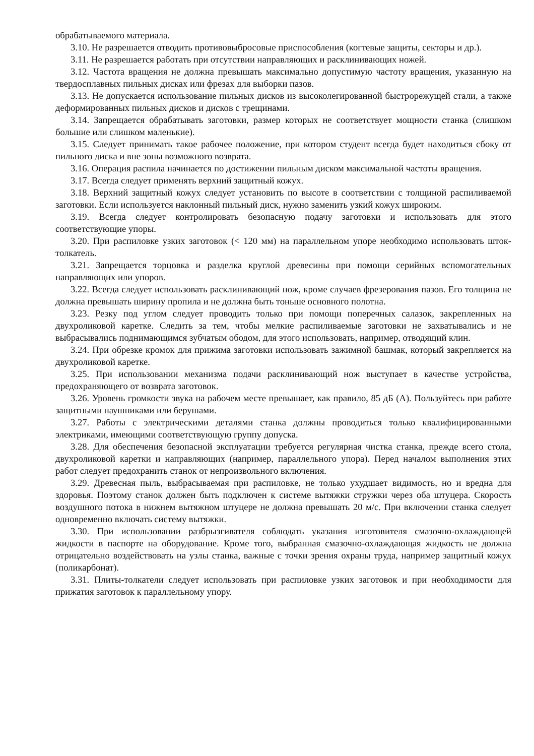обрабатываемого материала.
3.10. Не разрешается отводить противовыбросовые приспособления (когтевые защиты, секторы и др.).
3.11. Не разрешается работать при отсутствии направляющих и расклинивающих ножей.
3.12. Частота вращения не должна превышать максимально допустимую частоту вращения, указанную на твердосплавных пильных дисках или фрезах для выборки пазов.
3.13. Не допускается использование пильных дисков из высоколегированной быстрорежущей стали, а также деформированных пильных дисков и дисков с трещинами.
3.14. Запрещается обрабатывать заготовки, размер которых не соответствует мощности станка (слишком большие или слишком маленькие).
3.15. Следует принимать такое рабочее положение, при котором студент всегда будет находиться сбоку от пильного диска и вне зоны возможного возврата.
3.16. Операция распила начинается по достижении пильным диском максимальной частоты вращения.
3.17. Всегда следует применять верхний защитный кожух.
3.18. Верхний защитный кожух следует установить по высоте в соответствии с толщиной распиливаемой заготовки. Если используется наклонный пильный диск, нужно заменить узкий кожух широким.
3.19. Всегда следует контролировать безопасную подачу заготовки и использовать для этого соответствующие упоры.
3.20. При распиловке узких заготовок (< 120 мм) на параллельном упоре необходимо использовать шток-толкатель.
3.21. Запрещается торцовка и разделка круглой древесины при помощи серийных вспомогательных направляющих или упоров.
3.22. Всегда следует использовать расклинивающий нож, кроме случаев фрезерования пазов. Его толщина не должна превышать ширину пропила и не должна быть тоньше основного полотна.
3.23. Резку под углом следует проводить только при помощи поперечных салазок, закрепленных на двухроликовой каретке. Следить за тем, чтобы мелкие распиливаемые заготовки не захватывались и не выбрасывались поднимающимся зубчатым ободом, для этого использовать, например, отводящий клин.
3.24. При обрезке кромок для прижима заготовки использовать зажимной башмак, который закрепляется на двухроликовой каретке.
3.25. При использовании механизма подачи расклинивающий нож выступает в качестве устройства, предохраняющего от возврата заготовок.
3.26. Уровень громкости звука на рабочем месте превышает, как правило, 85 дБ (А). Пользуйтесь при работе защитными наушниками или берушами.
3.27. Работы с электрическими деталями станка должны проводиться только квалифицированными электриками, имеющими соответствующую группу допуска.
3.28. Для обеспечения безопасной эксплуатации требуется регулярная чистка станка, прежде всего стола, двухроликовой каретки и направляющих (например, параллельного упора). Перед началом выполнения этих работ следует предохранить станок от непроизвольного включения.
3.29. Древесная пыль, выбрасываемая при распиловке, не только ухудшает видимость, но и вредна для здоровья. Поэтому станок должен быть подключен к системе вытяжки стружки через оба штуцера. Скорость воздушного потока в нижнем вытяжном штуцере не должна превышать 20 м/с. При включении станка следует одновременно включать систему вытяжки.
3.30. При использовании разбрызгивателя соблюдать указания изготовителя смазочно-охлаждающей жидкости в паспорте на оборудование. Кроме того, выбранная смазочно-охлаждающая жидкость не должна отрицательно воздействовать на узлы станка, важные с точки зрения охраны труда, например защитный кожух (поликарбонат).
3.31. Плиты-толкатели следует использовать при распиловке узких заготовок и при необходимости для прижатия заготовок к параллельному упору.